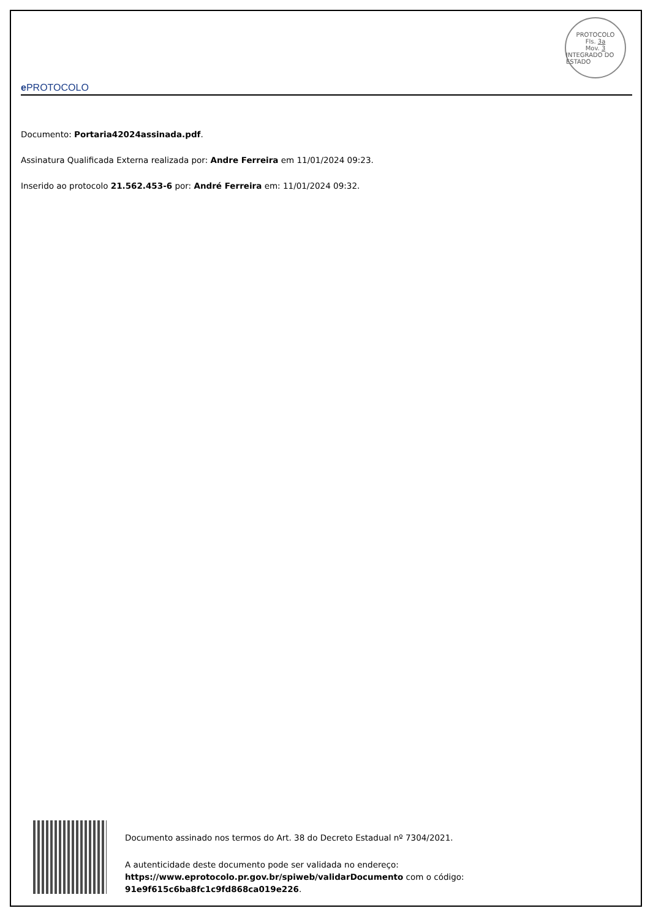e PROTOCOLO
PROTOCOLO
Fls. 3a
Mov. 3
INTEGRADO DO ESTADO
Documento: Portaria42024assinada.pdf.
Assinatura Qualificada Externa realizada por: Andre Ferreira em 11/01/2024 09:23.
Inserido ao protocolo 21.562.453-6 por: André Ferreira em: 11/01/2024 09:32.
Documento assinado nos termos do Art. 38 do Decreto Estadual nº 7304/2021.
A autenticidade deste documento pode ser validada no endereço:
https://www.eprotocolo.pr.gov.br/spiweb/validarDocumento com o código:
91e9f615c6ba8fc1c9fd868ca019e226.